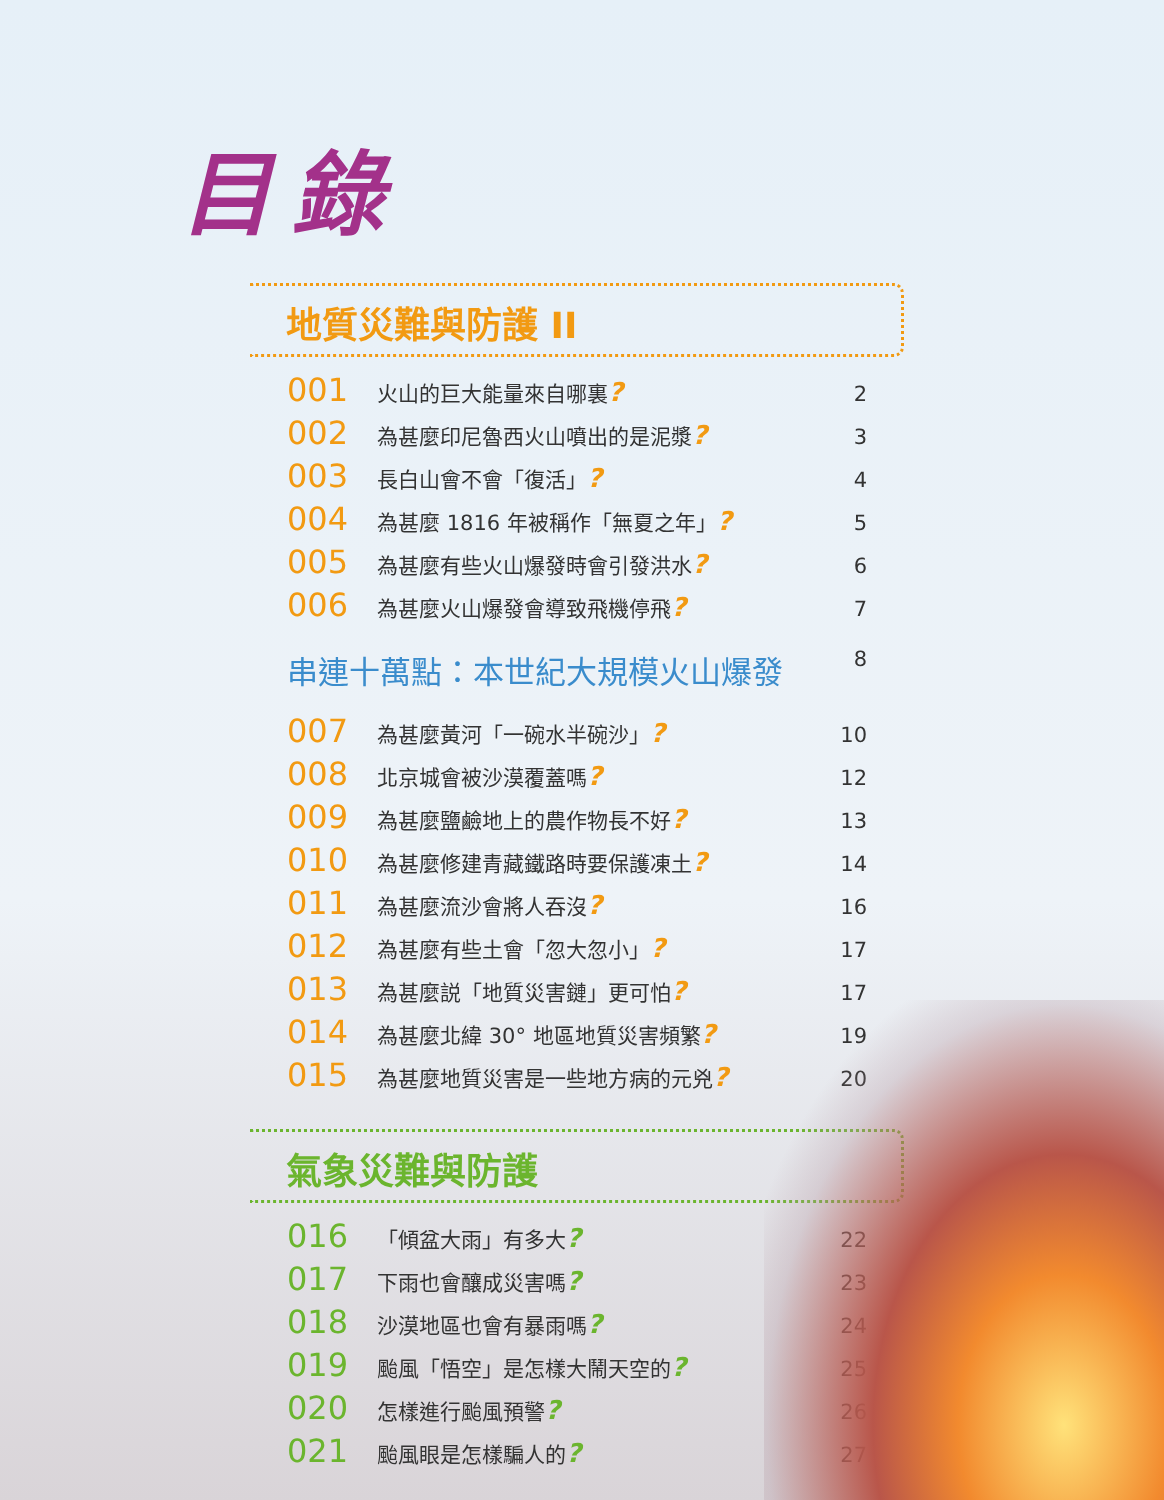目錄
地質災難與防護 II
001 火山的巨大能量來自哪裏? 2
002 為甚麼印尼魯西火山噴出的是泥漿? 3
003 長白山會不會「復活」? 4
004 為甚麼 1816 年被稱作「無夏之年」? 5
005 為甚麼有些火山爆發時會引發洪水? 6
006 為甚麼火山爆發會導致飛機停飛? 7
串連十萬點：本世紀大規模火山爆發 8
007 為甚麼黃河「一碗水半碗沙」? 10
008 北京城會被沙漠覆蓋嗎? 12
009 為甚麼鹽鹼地上的農作物長不好? 13
010 為甚麼修建青藏鐵路時要保護凍土? 14
011 為甚麼流沙會將人吞沒? 16
012 為甚麼有些土會「忽大忽小」? 17
013 為甚麼説「地質災害鏈」更可怕? 17
014 為甚麼北緯 30° 地區地質災害頻繁? 19
015 為甚麼地質災害是一些地方病的元兇? 20
氣象災難與防護
016 「傾盆大雨」有多大? 22
017 下雨也會釀成災害嗎? 23
018 沙漠地區也會有暴雨嗎? 24
019 颱風「悟空」是怎樣大鬧天空的? 25
020 怎樣進行颱風預警? 26
021 颱風眼是怎樣騙人的? 27